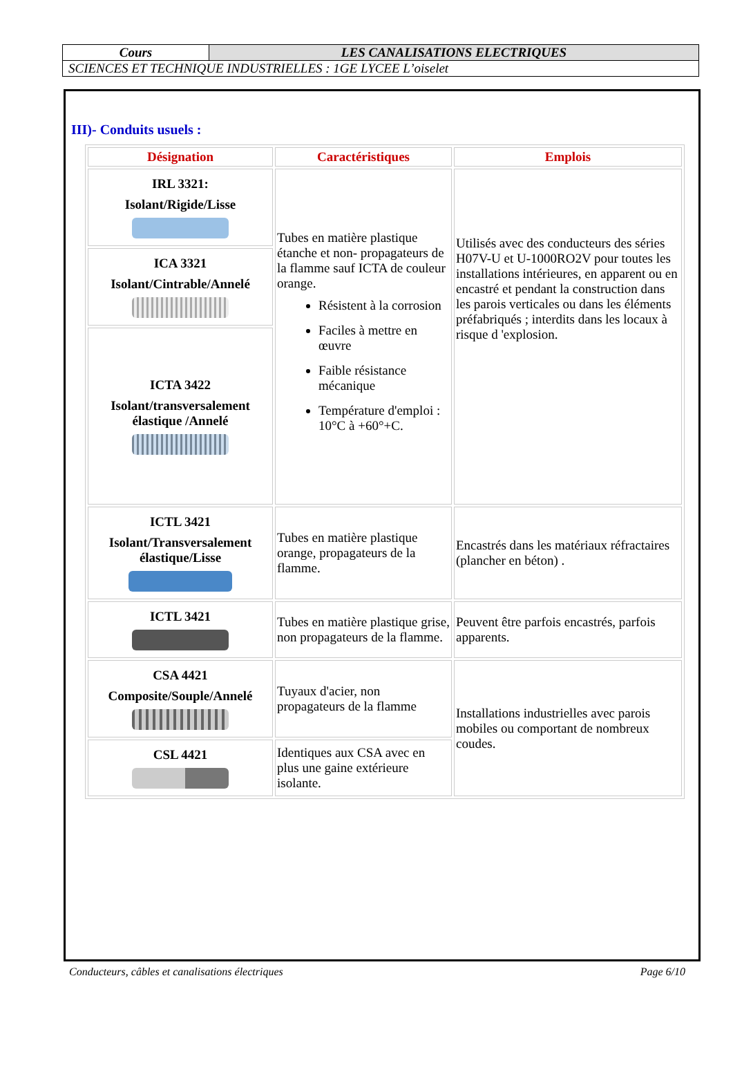| Cours | LES CANALISATIONS ELECTRIQUES |
| SCIENCES ET TECHNIQUE INDUSTRIELLES : 1GE LYCEE L’oiselet | |
III)- Conduits usuels :
| Désignation | Caractéristiques | Emplois |
| --- | --- | --- |
| IRL 3321: Isolant/Rigide/Lisse | Tubes en matière plastique étanche et non- propagateurs de la flamme sauf ICTA de couleur orange. Résistent à la corrosion Faciles à mettre en œuvre Faible résistance mécanique Température d'emploi : 10°C à +60°+C. | Utilisés avec des conducteurs des séries H07V-U et U-1000RO2V pour toutes les installations intérieures, en apparent ou en encastré et pendant la construction dans les parois verticales ou dans les éléments préfabriqués ; interdits dans les locaux à risque d 'explosion. |
| ICA 3321 Isolant/Cintrable/Annelé | | |
| ICTA 3422 Isolant/transversalement élastique /Annelé | | |
| ICTL 3421 Isolant/Transversalement élastique/Lisse | Tubes en matière plastique orange, propagateurs de la flamme. | Encastrés dans les matériaux réfractaires (plancher en béton) . |
| ICTL 3421 | Tubes en matière plastique grise, non propagateurs de la flamme. | Peuvent être parfois encastrés, parfois apparents. |
| CSA 4421 Composite/Souple/Annelé | Tuyaux d'acier, non propagateurs de la flamme | Installations industrielles avec parois mobiles ou comportant de nombreux coudes. |
| CSL 4421 | Identiques aux CSA avec en plus une gaine extérieure isolante. | |
Conducteurs, câbles et canalisations électriques Page 6/10